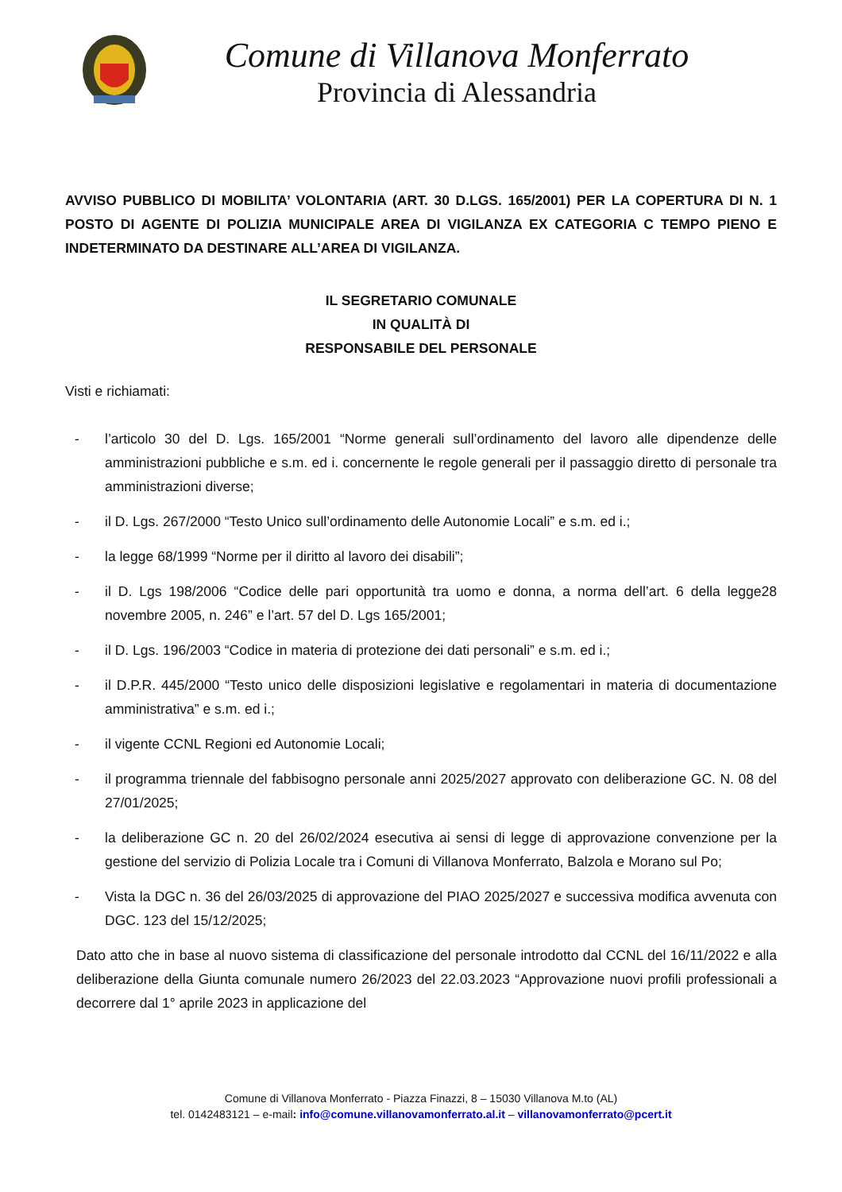Comune di Villanova Monferrato
Provincia di Alessandria
AVVISO PUBBLICO DI MOBILITA’ VOLONTARIA (ART. 30 D.LGS. 165/2001) PER LA COPERTURA DI N. 1 POSTO DI AGENTE DI POLIZIA MUNICIPALE AREA DI VIGILANZA EX CATEGORIA C TEMPO PIENO E INDETERMINATO DA DESTINARE ALL’AREA DI VIGILANZA.
IL SEGRETARIO COMUNALE
IN QUALITÀ DI
RESPONSABILE DEL PERSONALE
Visti e richiamati:
- l’articolo 30 del D. Lgs. 165/2001 “Norme generali sull’ordinamento del lavoro alle dipendenze delle amministrazioni pubbliche e s.m. ed i. concernente le regole generali per il passaggio diretto di personale tra amministrazioni diverse;
- il D. Lgs. 267/2000 “Testo Unico sull’ordinamento delle Autonomie Locali” e s.m. ed i.;
- la legge 68/1999 “Norme per il diritto al lavoro dei disabili”;
- il D. Lgs 198/2006 “Codice delle pari opportunità tra uomo e donna, a norma dell’art. 6 della legge28 novembre 2005, n. 246” e l’art. 57 del D. Lgs 165/2001;
- il D. Lgs. 196/2003 “Codice in materia di protezione dei dati personali” e s.m. ed i.;
- il D.P.R. 445/2000 “Testo unico delle disposizioni legislative e regolamentari in materia di documentazione amministrativa” e s.m. ed i.;
- il vigente CCNL Regioni ed Autonomie Locali;
- il programma triennale del fabbisogno personale anni 2025/2027 approvato con deliberazione GC. N. 08 del 27/01/2025;
- la deliberazione GC n. 20 del 26/02/2024 esecutiva ai sensi di legge di approvazione convenzione per la gestione del servizio di Polizia Locale tra i Comuni di Villanova Monferrato, Balzola e Morano sul Po;
- Vista la DGC n. 36 del 26/03/2025 di approvazione del PIAO 2025/2027 e successiva modifica avvenuta con DGC. 123 del 15/12/2025;
Dato atto che in base al nuovo sistema di classificazione del personale introdotto dal CCNL del 16/11/2022 e alla deliberazione della Giunta comunale numero 26/2023 del 22.03.2023 “Approvazione nuovi profili professionali a decorrere dal 1° aprile 2023 in applicazione del
Comune di Villanova Monferrato - Piazza Finazzi, 8 – 15030 Villanova M.to (AL)
tel. 0142483121 – e-mail: info@comune.villanovamonferrato.al.it – villanovamonferrato@pcert.it